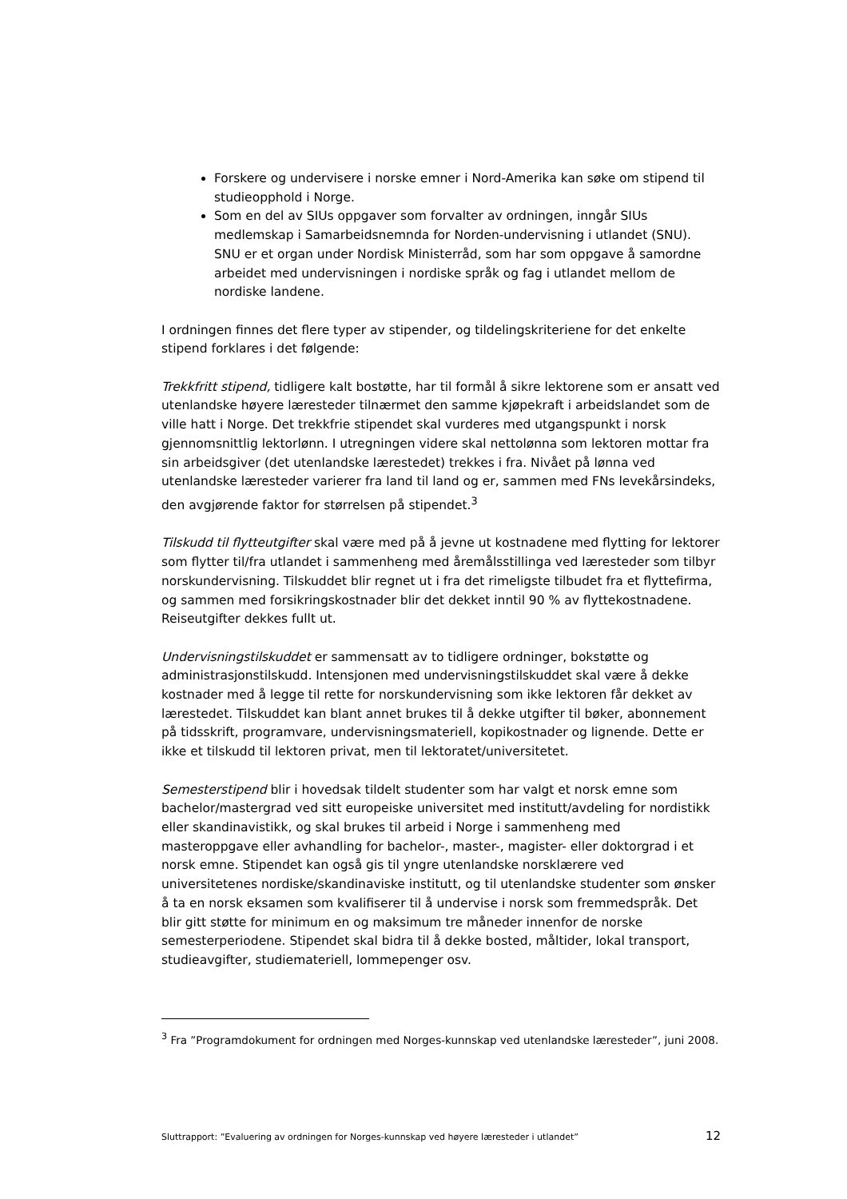Forskere og undervisere i norske emner i Nord-Amerika kan søke om stipend til studieopphold i Norge.
Som en del av SIUs oppgaver som forvalter av ordningen, inngår SIUs medlemskap i Samarbeidsnemnda for Norden-undervisning i utlandet (SNU). SNU er et organ under Nordisk Ministerråd, som har som oppgave å samordne arbeidet med undervisningen i nordiske språk og fag i utlandet mellom de nordiske landene.
I ordningen finnes det flere typer av stipender, og tildelingskriteriene for det enkelte stipend forklares i det følgende:
Trekkfritt stipend, tidligere kalt bostøtte, har til formål å sikre lektorene som er ansatt ved utenlandske høyere læresteder tilnærmet den samme kjøpekraft i arbeidslandet som de ville hatt i Norge. Det trekkfrie stipendet skal vurderes med utgangspunkt i norsk gjennomsnittlig lektorlønn. I utregningen videre skal nettolønna som lektoren mottar fra sin arbeidsgiver (det utenlandske lærestedet) trekkes i fra. Nivået på lønna ved utenlandske læresteder varierer fra land til land og er, sammen med FNs levekårsindeks, den avgjørende faktor for størrelsen på stipendet.<sup>3</sup>
Tilskudd til flytteutgifter skal være med på å jevne ut kostnadene med flytting for lektorer som flytter til/fra utlandet i sammenheng med åremålsstillinga ved læresteder som tilbyr norskundervisning. Tilskuddet blir regnet ut i fra det rimeligste tilbudet fra et flyttefirma, og sammen med forsikringskostnader blir det dekket inntil 90 % av flyttekostnadene. Reiseutgifter dekkes fullt ut.
Undervisningstilskuddet er sammensatt av to tidligere ordninger, bokstøtte og administrasjonstilskudd. Intensjonen med undervisningstilskuddet skal være å dekke kostnader med å legge til rette for norskundervisning som ikke lektoren får dekket av lærestedet. Tilskuddet kan blant annet brukes til å dekke utgifter til bøker, abonnement på tidsskrift, programvare, undervisningsmateriell, kopikostnader og lignende. Dette er ikke et tilskudd til lektoren privat, men til lektoratet/universitetet.
Semesterstipend blir i hovedsak tildelt studenter som har valgt et norsk emne som bachelor/mastergrad ved sitt europeiske universitet med institutt/avdeling for nordistikk eller skandinavistikk, og skal brukes til arbeid i Norge i sammenheng med masteroppgave eller avhandling for bachelor-, master-, magister- eller doktorgrad i et norsk emne. Stipendet kan også gis til yngre utenlandske norsklærere ved universitetenes nordiske/skandinaviske institutt, og til utenlandske studenter som ønsker å ta en norsk eksamen som kvalifiserer til å undervise i norsk som fremmedspråk. Det blir gitt støtte for minimum en og maksimum tre måneder innenfor de norske semesterperiodene. Stipendet skal bidra til å dekke bosted, måltider, lokal transport, studieavgifter, studiemateriell, lommepenger osv.
<sup>3</sup> Fra ”Programdokument for ordningen med Norges-kunnskap ved utenlandske læresteder”, juni 2008.
Sluttrapport: ”Evaluering av ordningen for Norges-kunnskap ved høyere læresteder i utlandet” 12